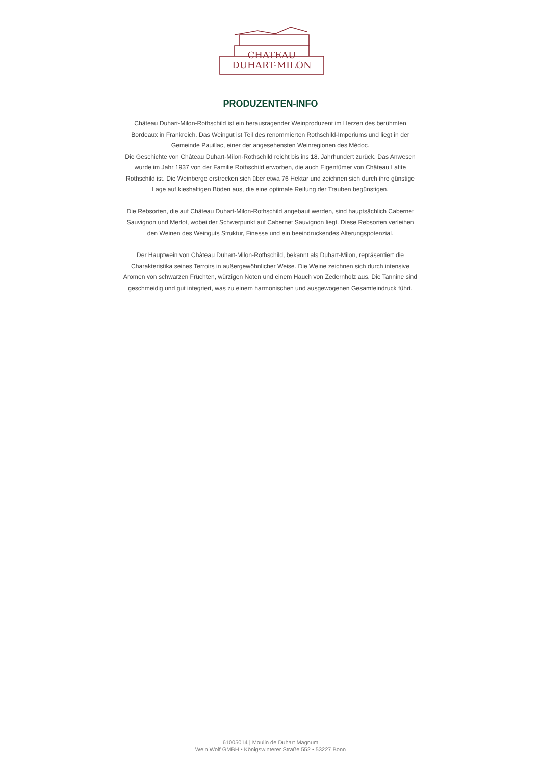CHATEAU
DUHART-MILON
PRODUZENTEN-INFO
Château Duhart-Milon-Rothschild ist ein herausragender Weinproduzent im Herzen des berühmten Bordeaux in Frankreich. Das Weingut ist Teil des renommierten Rothschild-Imperiums und liegt in der Gemeinde Pauillac, einer der angesehensten Weinregionen des Médoc.
Die Geschichte von Château Duhart-Milon-Rothschild reicht bis ins 18. Jahrhundert zurück. Das Anwesen wurde im Jahr 1937 von der Familie Rothschild erworben, die auch Eigentümer von Château Lafite Rothschild ist. Die Weinberge erstrecken sich über etwa 76 Hektar und zeichnen sich durch ihre günstige Lage auf kieshaltigen Böden aus, die eine optimale Reifung der Trauben begünstigen.
Die Rebsorten, die auf Château Duhart-Milon-Rothschild angebaut werden, sind hauptsächlich Cabernet Sauvignon und Merlot, wobei der Schwerpunkt auf Cabernet Sauvignon liegt. Diese Rebsorten verleihen den Weinen des Weinguts Struktur, Finesse und ein beeindruckendes Alterungspotenzial.
Der Hauptwein von Château Duhart-Milon-Rothschild, bekannt als Duhart-Milon, repräsentiert die Charakteristika seines Terroirs in außergewöhnlicher Weise. Die Weine zeichnen sich durch intensive Aromen von schwarzen Früchten, würzigen Noten und einem Hauch von Zedernholz aus. Die Tannine sind geschmeidig und gut integriert, was zu einem harmonischen und ausgewogenen Gesamteindruck führt.
61005014 | Moulin de Duhart Magnum
Wein Wolf GMBH • Königswinterer Straße 552 • 53227 Bonn